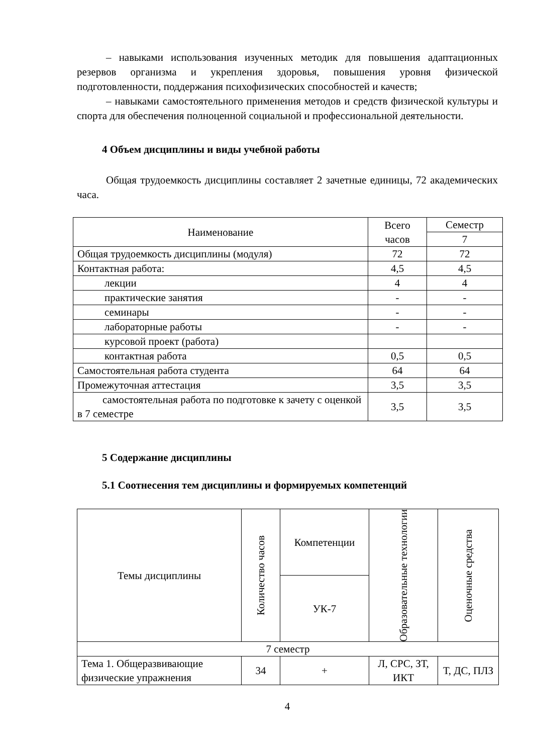– навыками использования изученных методик для повышения адаптационных резервов организма и укрепления здоровья, повышения уровня физической подготовленности, поддержания психофизических способностей и качеств;
– навыками самостоятельного применения методов и средств физической культуры и спорта для обеспечения полноценной социальной и профессиональной деятельности.
4 Объем дисциплины и виды учебной работы
Общая трудоемкость дисциплины составляет 2 зачетные единицы, 72 академических часа.
| Наименование | Всего часов | Семестр |
| --- | --- | --- |
| | | 7 |
| Общая трудоемкость дисциплины (модуля) | 72 | 72 |
| Контактная работа: | 4,5 | 4,5 |
| лекции | 4 | 4 |
| практические занятия | - | - |
| семинары | - | - |
| лабораторные работы | - | - |
| курсовой проект (работа) | | |
| контактная работа | 0,5 | 0,5 |
| Самостоятельная работа студента | 64 | 64 |
| Промежуточная аттестация | 3,5 | 3,5 |
| самостоятельная работа по подготовке к зачету с оценкой в 7 семестре | 3,5 | 3,5 |
5 Содержание дисциплины
5.1 Соотнесения тем дисциплины и формируемых компетенций
| Темы дисциплины | Количество часов | Компетенции | Образовательные технологии | Оценочные средства |
| --- | --- | --- | --- | --- |
| | | УК-7 | | |
| 7 семестр | | | | |
| Тема 1. Общеразвивающие физические упражнения | 34 | + | Л, СРС, ЗТ, ИКТ | Т, ДС, ПЛЗ |
4